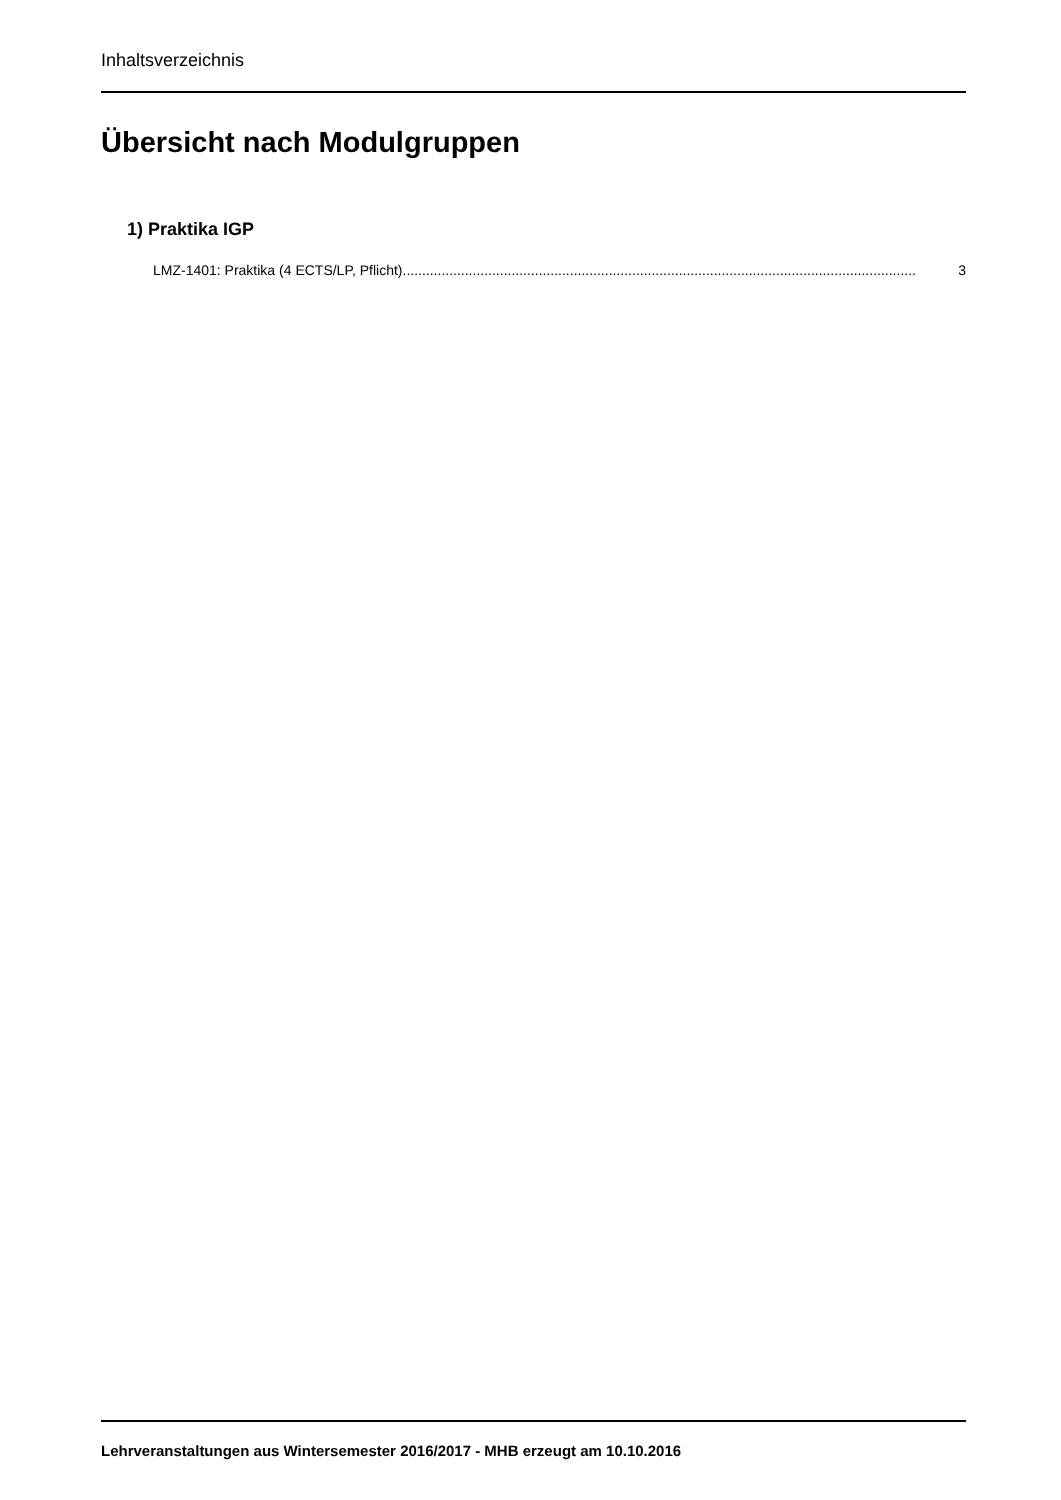Inhaltsverzeichnis
Übersicht nach Modulgruppen
1) Praktika IGP
LMZ-1401: Praktika (4 ECTS/LP, Pflicht).................................................................................................................................... 3
Lehrveranstaltungen aus Wintersemester 2016/2017 - MHB erzeugt am 10.10.2016